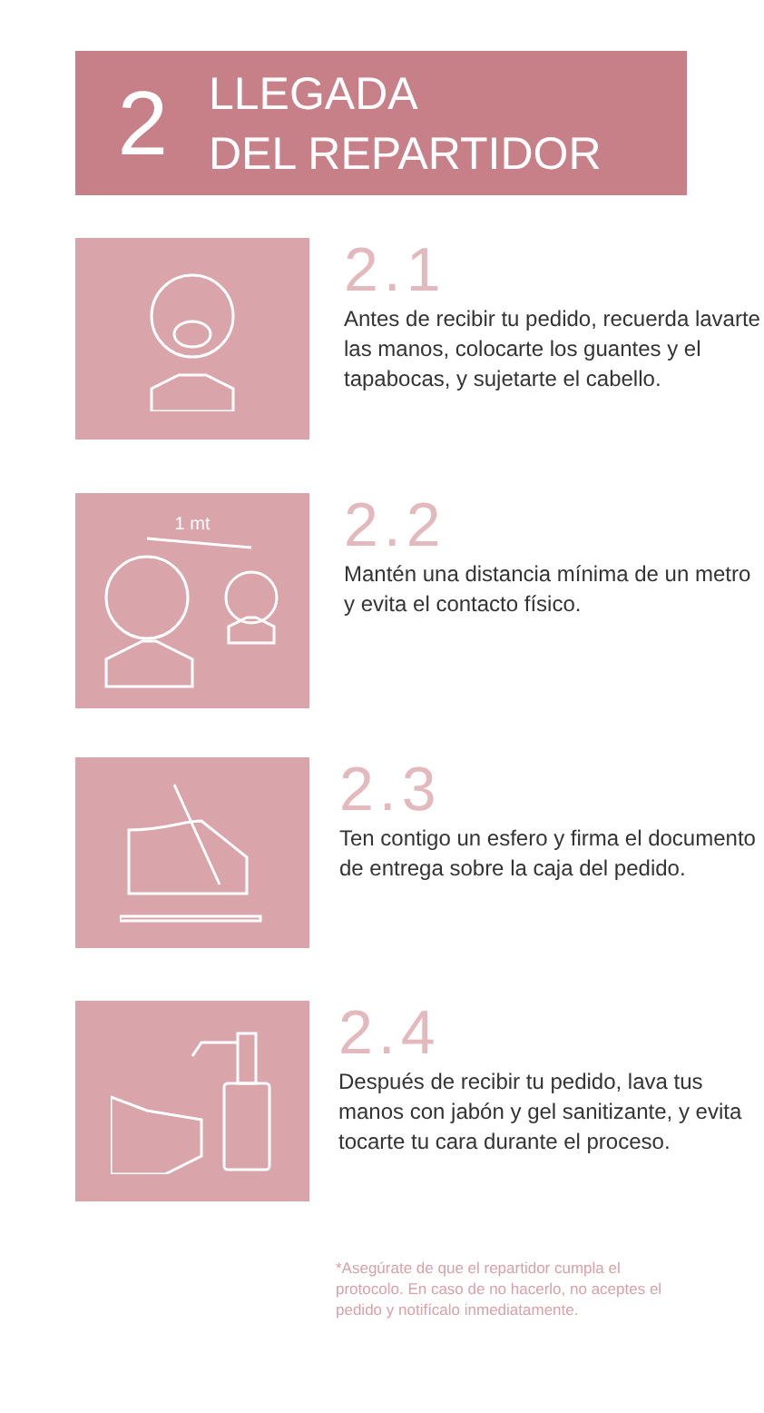2
LLEGADA
DEL REPARTIDOR
2.1
Antes de recibir tu pedido, recuerda lavarte las manos, colocarte los guantes y el tapabocas, y sujetarte el cabello.
1 mt
2.2
Mantén una distancia mínima de un metro y evita el contacto físico.
2.3
Ten contigo un esfero y firma el documento de entrega sobre la caja del pedido.
2.4
Después de recibir tu pedido, lava tus manos con jabón y gel sanitizante, y evita tocarte tu cara durante el proceso.
*Asegúrate de que el repartidor cumpla el protocolo. En caso de no hacerlo, no aceptes el pedido y notifícalo inmediatamente.